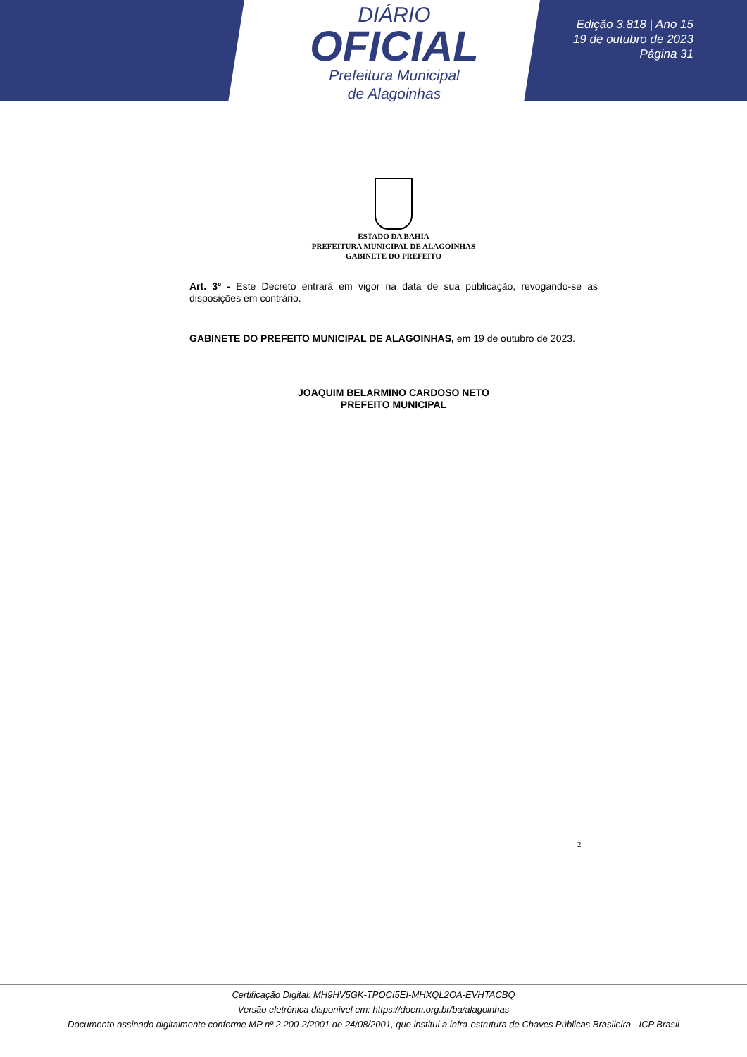DIÁRIO
OFICIAL
Prefeitura Municipal
de Alagoinhas
Edição 3.818 | Ano 15
19 de outubro de 2023
Página 31
ESTADO DA BAHIA
PREFEITURA MUNICIPAL DE ALAGOINHAS
GABINETE DO PREFEITO
Art. 3º - Este Decreto entrará em vigor na data de sua publicação, revogando-se as disposições em contrário.
GABINETE DO PREFEITO MUNICIPAL DE ALAGOINHAS, em 19 de outubro de 2023.
JOAQUIM BELARMINO CARDOSO NETO
PREFEITO MUNICIPAL
2
Certificação Digital: MH9HV5GK-TPOCI5EI-MHXQL2OA-EVHTACBQ
Versão eletrônica disponível em: https://doem.org.br/ba/alagoinhas
Documento assinado digitalmente conforme MP nº 2.200-2/2001 de 24/08/2001, que institui a infra-estrutura de Chaves Públicas Brasileira - ICP Brasil